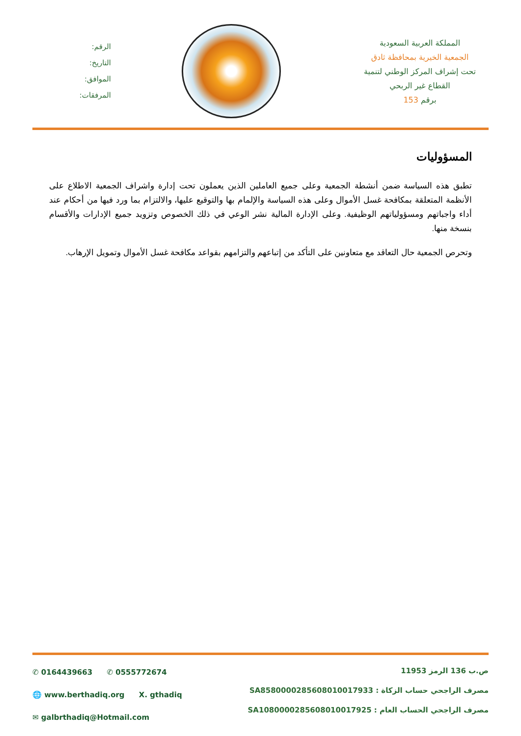المملكة العربية السعودية
الجمعية الخيرية بمحافظة ثادق
تحت إشراف المركز الوطني لتنمية
القطاع غير الربحي
برقم 153
الرقم:
التاريخ:
الموافق:
المرفقات:
المسؤوليات
تطبق هذه السياسة ضمن أنشطة الجمعية وعلى جميع العاملين الذين يعملون تحت إدارة واشراف الجمعية الاطلاع على الأنظمة المتعلقة بمكافحة غسل الأموال وعلى هذه السياسة والإلمام بها والتوقيع عليها، والالتزام بما ورد فيها من أحكام عند أداء واجباتهم ومسؤولياتهم الوظيفية. وعلى الإدارة المالية نشر الوعي في ذلك الخصوص وتزويد جميع الإدارات والأقسام بنسخة منها.
وتحرص الجمعية حال التعاقد مع متعاونين على التأكد من إتباعهم والتزامهم بقواعد مكافحة غسل الأموال وتمويل الإرهاب.
✆ 0164439663 ✆ 0555772674
🌐 www.berthadiq.org X. gthadiq
✉ galbrthadiq@Hotmail.com
ص.ب 136 الرمز 11953
مصرف الراجحي حساب الزكاة : SA8580000285608010017933
مصرف الراجحي الحساب العام : SA1080000285608010017925